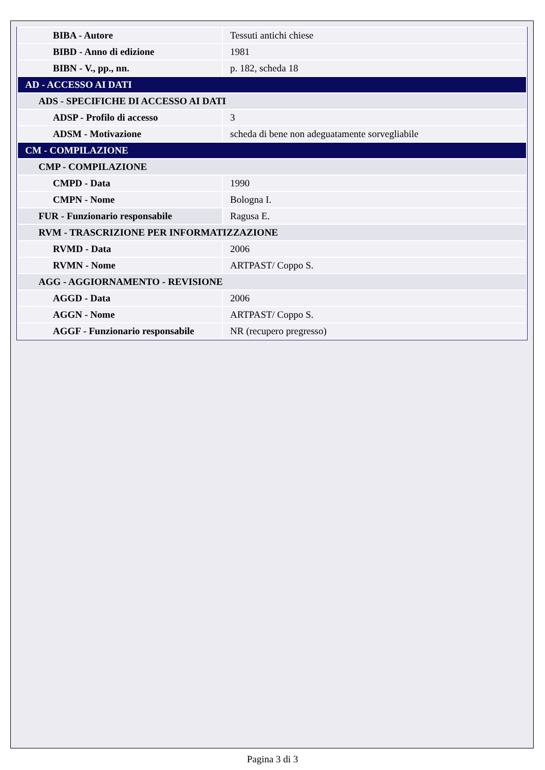| BIBA - Autore | Tessuti antichi chiese |
| BIBD - Anno di edizione | 1981 |
| BIBN - V., pp., nn. | p. 182, scheda 18 |
| AD - ACCESSO AI DATI | |
| ADS - SPECIFICHE DI ACCESSO AI DATI | |
| ADSP - Profilo di accesso | 3 |
| ADSM - Motivazione | scheda di bene non adeguatamente sorvegliabile |
| CM - COMPILAZIONE | |
| CMP - COMPILAZIONE | |
| CMPD - Data | 1990 |
| CMPN - Nome | Bologna I. |
| FUR - Funzionario responsabile | Ragusa E. |
| RVM - TRASCRIZIONE PER INFORMATIZZAZIONE | |
| RVMD - Data | 2006 |
| RVMN - Nome | ARTPAST/ Coppo S. |
| AGG - AGGIORNAMENTO - REVISIONE | |
| AGGD - Data | 2006 |
| AGGN - Nome | ARTPAST/ Coppo S. |
| AGGF - Funzionario responsabile | NR (recupero pregresso) |
Pagina 3 di 3